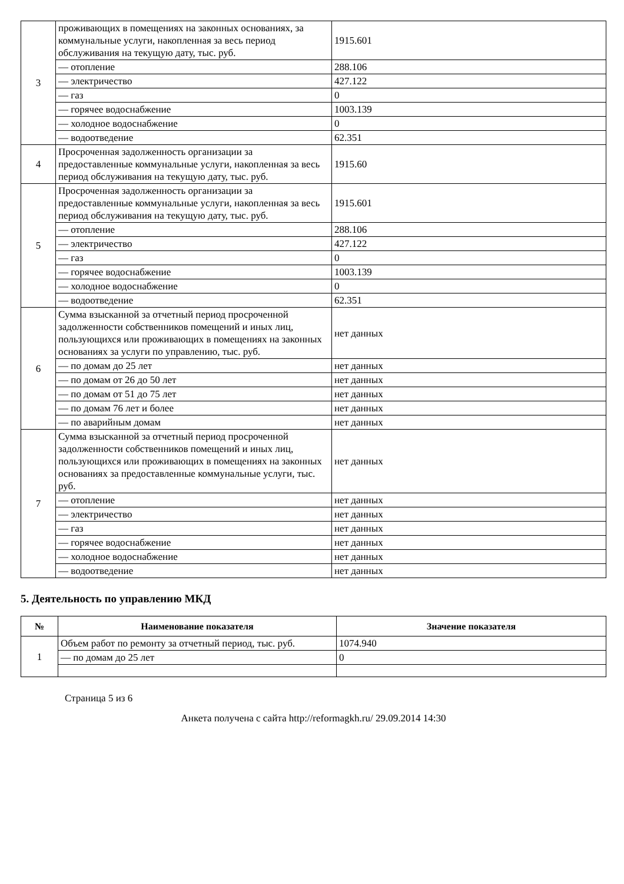| 3 | проживающих в помещениях на законных основаниях, за коммунальные услуги, накопленная за весь период обслуживания на текущую дату, тыс. руб. | 1915.601 |
| | — отопление | 288.106 |
| | — электричество | 427.122 |
| | — газ | 0 |
| | — горячее водоснабжение | 1003.139 |
| | — холодное водоснабжение | 0 |
| | — водоотведение | 62.351 |
| 4 | Просроченная задолженность организации за предоставленные коммунальные услуги, накопленная за весь период обслуживания на текущую дату, тыс. руб. | 1915.60 |
| 5 | Просроченная задолженность организации за предоставленные коммунальные услуги, накопленная за весь период обслуживания на текущую дату, тыс. руб. | 1915.601 |
| | — отопление | 288.106 |
| | — электричество | 427.122 |
| | — газ | 0 |
| | — горячее водоснабжение | 1003.139 |
| | — холодное водоснабжение | 0 |
| | — водоотведение | 62.351 |
| 6 | Сумма взысканной за отчетный период просроченной задолженности собственников помещений и иных лиц, пользующихся или проживающих в помещениях на законных основаниях за услуги по управлению, тыс. руб. | нет данных |
| | — по домам до 25 лет | нет данных |
| | — по домам от 26 до 50 лет | нет данных |
| | — по домам от 51 до 75 лет | нет данных |
| | — по домам 76 лет и более | нет данных |
| | — по аварийным домам | нет данных |
| 7 | Сумма взысканной за отчетный период просроченной задолженности собственников помещений и иных лиц, пользующихся или проживающих в помещениях на законных основаниях за предоставленные коммунальные услуги, тыс. руб. | нет данных |
| | — отопление | нет данных |
| | — электричество | нет данных |
| | — газ | нет данных |
| | — горячее водоснабжение | нет данных |
| | — холодное водоснабжение | нет данных |
| | — водоотведение | нет данных |
5. Деятельность по управлению МКД
| № | Наименование показателя | Значение показателя |
| --- | --- | --- |
| 1 | Объем работ по ремонту за отчетный период, тыс. руб. | 1074.940 |
| | — по домам до 25 лет | 0 |
Страница 5 из 6
Анкета получена с сайта http://reformagkh.ru/ 29.09.2014 14:30